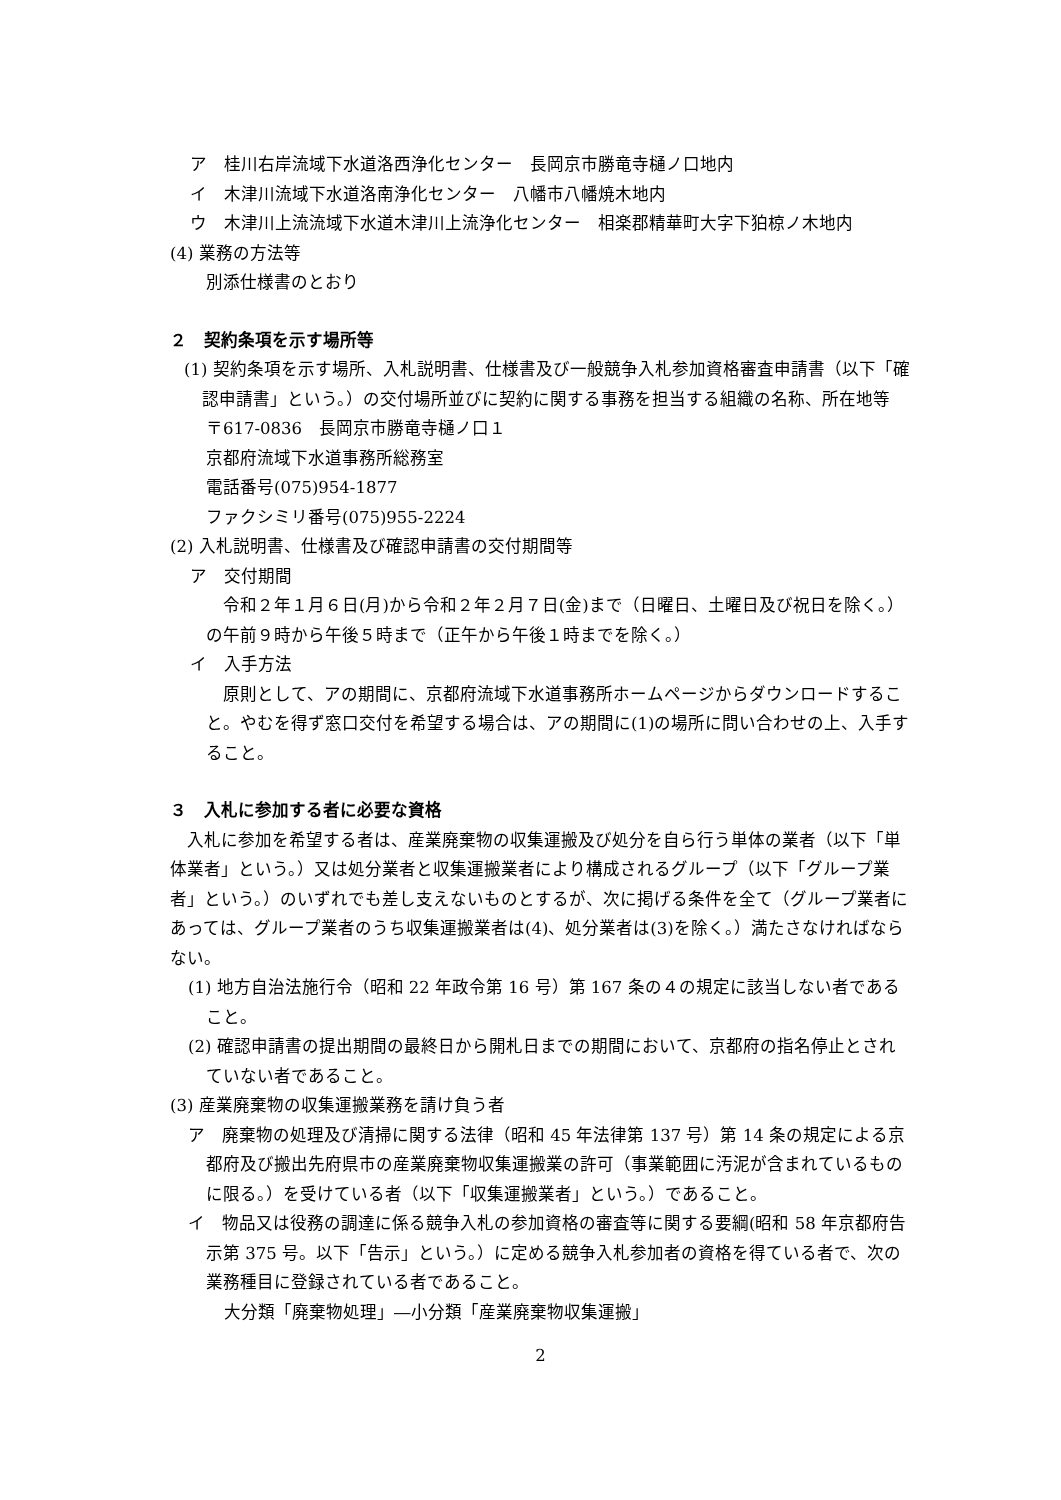ア　桂川右岸流域下水道洛西浄化センター　長岡京市勝竜寺樋ノ口地内
イ　木津川流域下水道洛南浄化センター　八幡市八幡焼木地内
ウ　木津川上流流域下水道木津川上流浄化センター　相楽郡精華町大字下狛椋ノ木地内
(4) 業務の方法等
別添仕様書のとおり
２　契約条項を示す場所等
(1) 契約条項を示す場所、入札説明書、仕様書及び一般競争入札参加資格審査申請書（以下「確認申請書」という。）の交付場所並びに契約に関する事務を担当する組織の名称、所在地等
〒617-0836　長岡京市勝竜寺樋ノ口１
京都府流域下水道事務所総務室
電話番号(075)954-1877
ファクシミリ番号(075)955-2224
(2) 入札説明書、仕様書及び確認申請書の交付期間等
ア　交付期間
　令和２年１月６日(月)から令和２年２月７日(金)まで（日曜日、土曜日及び祝日を除く。）の午前９時から午後５時まで（正午から午後１時までを除く。）
イ　入手方法
　原則として、アの期間に、京都府流域下水道事務所ホームページからダウンロードすること。やむを得ず窓口交付を希望する場合は、アの期間に(1)の場所に問い合わせの上、入手すること。
３　入札に参加する者に必要な資格
　入札に参加を希望する者は、産業廃棄物の収集運搬及び処分を自ら行う単体の業者（以下「単体業者」という。）又は処分業者と収集運搬業者により構成されるグループ（以下「グループ業者」という。）のいずれでも差し支えないものとするが、次に掲げる条件を全て（グループ業者にあっては、グループ業者のうち収集運搬業者は(4)、処分業者は(3)を除く。）満たさなければならない。
(1) 地方自治法施行令（昭和 22 年政令第 16 号）第 167 条の４の規定に該当しない者であること。
(2) 確認申請書の提出期間の最終日から開札日までの期間において、京都府の指名停止とされていない者であること。
(3) 産業廃棄物の収集運搬業務を請け負う者
ア　廃棄物の処理及び清掃に関する法律（昭和 45 年法律第 137 号）第 14 条の規定による京都府及び搬出先府県市の産業廃棄物収集運搬業の許可（事業範囲に汚泥が含まれているものに限る。）を受けている者（以下「収集運搬業者」という。）であること。
イ　物品又は役務の調達に係る競争入札の参加資格の審査等に関する要綱(昭和 58 年京都府告示第 375 号。以下「告示」という。）に定める競争入札参加者の資格を得ている者で、次の業務種目に登録されている者であること。
大分類「廃棄物処理」―小分類「産業廃棄物収集運搬」
2